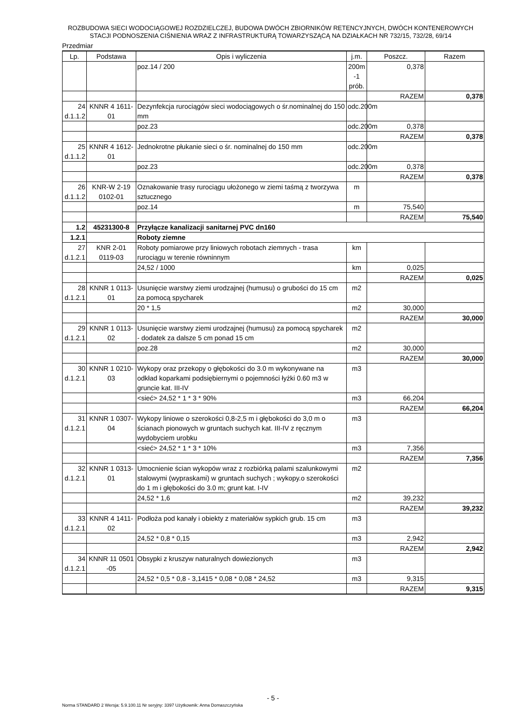ROZBUDOWA SIECI WODOCIĄGOWEJ ROZDZIELCZEJ, BUDOWA DWÓCH ZBIORNIKÓW RETENCYJNYCH, DWÓCH KONTENEROWYCH
STACJI PODNOSZENIA CIŚNIENIA WRAZ Z INFRASTRUKTURĄ TOWARZYSZĄCĄ NA DZIAŁKACH NR 732/15, 732/28, 69/14
Przedmiar
| Lp. | Podstawa | Opis i wyliczenia | j.m. | Poszcz. | Razem |
| --- | --- | --- | --- | --- | --- |
| | | poz.14 / 200 | 200m -1 prób. | 0,378 | |
| | | | | RAZEM | 0,378 |
| 24 d.1.1.2 | KNNR 4 1611-01 | Dezynfekcja rurociągów sieci wodociągowych o śr.nominalnej do 150 mm | odc.200m | | |
| | | poz.23 | odc.200m | 0,378 | |
| | | | | RAZEM | 0,378 |
| 25 d.1.1.2 | KNNR 4 1612-01 | Jednokrotne płukanie sieci o śr. nominalnej do 150 mm | odc.200m | | |
| | | poz.23 | odc.200m | 0,378 | |
| | | | | RAZEM | 0,378 |
| 26 d.1.1.2 | KNR-W 2-19 0102-01 | Oznakowanie trasy rurociągu ułożonego w ziemi taśmą z tworzywa sztucznego | m | | |
| | | poz.14 | m | 75,540 | |
| | | | | RAZEM | 75,540 |
| 1.2 | 45231300-8 | Przyłącze kanalizacji sanitarnej PVC dn160 | | | |
| 1.2.1 | | Roboty ziemne | | | |
| 27 d.1.2.1 | KNR 2-01 0119-03 | Roboty pomiarowe przy liniowych robotach ziemnych - trasa rurociągu w terenie równinnym | km | | |
| | | 24,52 / 1000 | km | 0,025 | |
| | | | | RAZEM | 0,025 |
| 28 d.1.2.1 | KNNR 1 0113-01 | Usunięcie warstwy ziemi urodzajnej (humusu) o grubości do 15 cm za pomocą spycharek | m2 | | |
| | | 20 * 1,5 | m2 | 30,000 | |
| | | | | RAZEM | 30,000 |
| 29 d.1.2.1 | KNNR 1 0113-02 | Usunięcie warstwy ziemi urodzajnej (humusu) za pomocą spycharek - dodatek za dalsze 5 cm ponad 15 cm | m2 | | |
| | | poz.28 | m2 | 30,000 | |
| | | | | RAZEM | 30,000 |
| 30 d.1.2.1 | KNNR 1 0210-03 | Wykopy oraz przekopy o głębokości do 3.0 m wykonywane na odkład koparkami podsiębiernymi o pojemności łyżki 0.60 m3 w gruncie kat. III-IV | m3 | | |
| | | <sieć> 24,52 * 1 * 3 * 90% | m3 | 66,204 | |
| | | | | RAZEM | 66,204 |
| 31 d.1.2.1 | KNNR 1 0307-04 | Wykopy liniowe o szerokości 0,8-2,5 m i głębokości do 3,0 m o ścianach pionowych w gruntach suchych kat. III-IV z ręcznym wydobyciem urobku | m3 | | |
| | | <sieć> 24,52 * 1 * 3 * 10% | m3 | 7,356 | |
| | | | | RAZEM | 7,356 |
| 32 d.1.2.1 | KNNR 1 0313-01 | Umocnienie ścian wykopów wraz z rozbiórką palami szalunkowymi stalowymi (wypraskami) w gruntach suchych ; wykopy.o szerokości do 1 m i głębokości do 3.0 m; grunt kat. I-IV | m2 | | |
| | | 24,52 * 1,6 | m2 | 39,232 | |
| | | | | RAZEM | 39,232 |
| 33 d.1.2.1 | KNNR 4 1411-02 | Podłoża pod kanały i obiekty z materiałów sypkich grub. 15 cm | m3 | | |
| | | 24,52 * 0,8 * 0,15 | m3 | 2,942 | |
| | | | | RAZEM | 2,942 |
| 34 d.1.2.1 | KNNR 11 0501 -05 | Obsypki z kruszyw naturalnych dowiezionych | m3 | | |
| | | 24,52 * 0,5 * 0,8 - 3,1415 * 0,08 * 0,08 * 24,52 | m3 | 9,315 | |
| | | | | RAZEM | 9,315 |
- 5 -
Norma STANDARD 2 Wersja: 5.9.100.11 Nr seryjny: 3397 Użytkownik: Anna Domaszczyńska